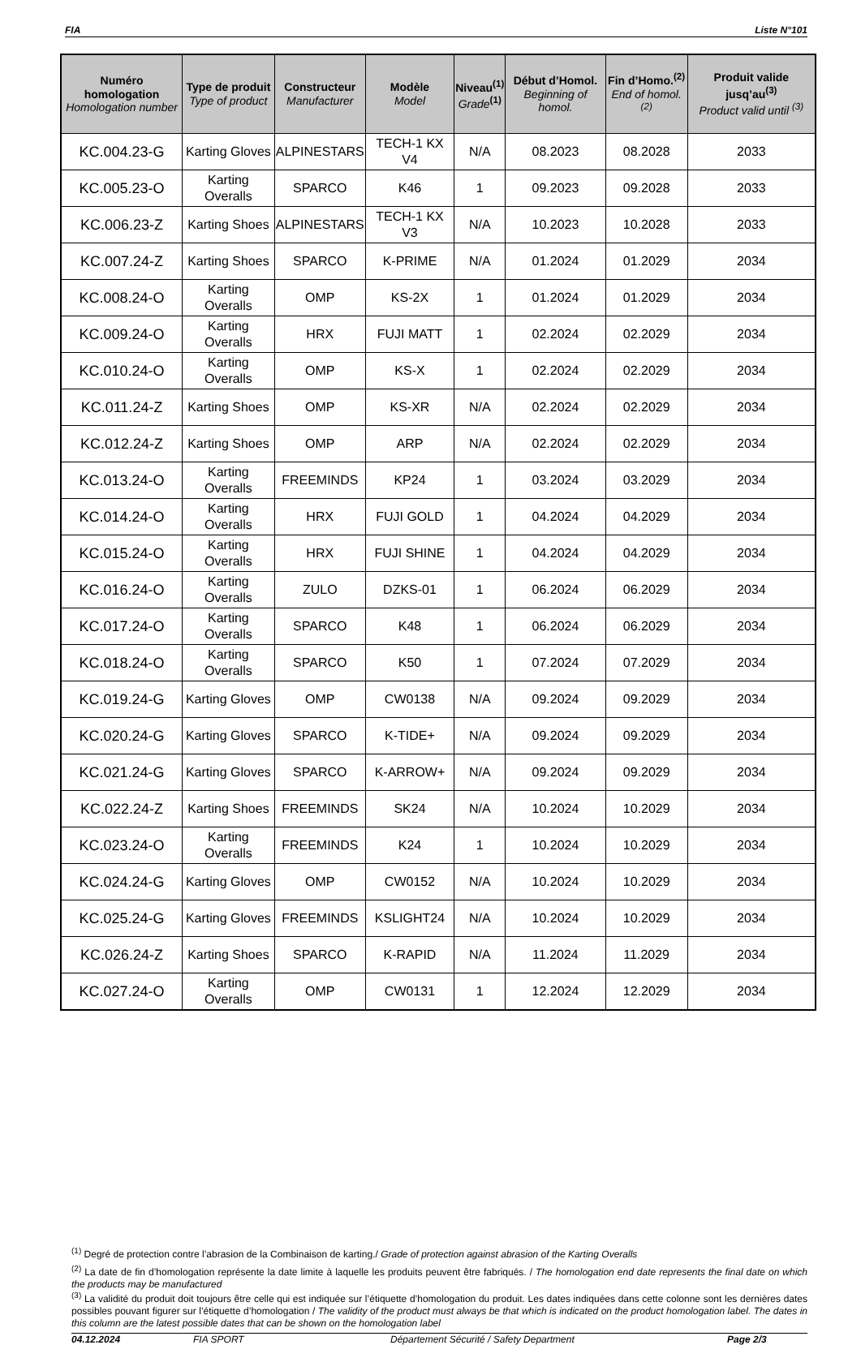FIA Liste N°101
| Numéro homologation Homologation number | Type de produit Type of product | Constructeur Manufacturer | Modèle Model | Niveau<sup>(1)</sup> Grade<sup>(1)</sup> | Début d’Homol. Beginning of homol. | Fin d’Homo.<sup>(2)</sup> End of homol.<sup>(2)</sup> | Produit valide jusq’au<sup>(3)</sup> Product valid until <sup>(3)</sup> |
| --- | --- | --- | --- | --- | --- | --- | --- |
| KC.004.23-G | Karting Gloves | ALPINESTARS | TECH-1 KX V4 | N/A | 08.2023 | 08.2028 | 2033 |
| KC.005.23-O | Karting Overalls | SPARCO | K46 | 1 | 09.2023 | 09.2028 | 2033 |
| KC.006.23-Z | Karting Shoes | ALPINESTARS | TECH-1 KX V3 | N/A | 10.2023 | 10.2028 | 2033 |
| KC.007.24-Z | Karting Shoes | SPARCO | K-PRIME | N/A | 01.2024 | 01.2029 | 2034 |
| KC.008.24-O | Karting Overalls | OMP | KS-2X | 1 | 01.2024 | 01.2029 | 2034 |
| KC.009.24-O | Karting Overalls | HRX | FUJI MATT | 1 | 02.2024 | 02.2029 | 2034 |
| KC.010.24-O | Karting Overalls | OMP | KS-X | 1 | 02.2024 | 02.2029 | 2034 |
| KC.011.24-Z | Karting Shoes | OMP | KS-XR | N/A | 02.2024 | 02.2029 | 2034 |
| KC.012.24-Z | Karting Shoes | OMP | ARP | N/A | 02.2024 | 02.2029 | 2034 |
| KC.013.24-O | Karting Overalls | FREEMINDS | KP24 | 1 | 03.2024 | 03.2029 | 2034 |
| KC.014.24-O | Karting Overalls | HRX | FUJI GOLD | 1 | 04.2024 | 04.2029 | 2034 |
| KC.015.24-O | Karting Overalls | HRX | FUJI SHINE | 1 | 04.2024 | 04.2029 | 2034 |
| KC.016.24-O | Karting Overalls | ZULO | DZKS-01 | 1 | 06.2024 | 06.2029 | 2034 |
| KC.017.24-O | Karting Overalls | SPARCO | K48 | 1 | 06.2024 | 06.2029 | 2034 |
| KC.018.24-O | Karting Overalls | SPARCO | K50 | 1 | 07.2024 | 07.2029 | 2034 |
| KC.019.24-G | Karting Gloves | OMP | CW0138 | N/A | 09.2024 | 09.2029 | 2034 |
| KC.020.24-G | Karting Gloves | SPARCO | K-TIDE+ | N/A | 09.2024 | 09.2029 | 2034 |
| KC.021.24-G | Karting Gloves | SPARCO | K-ARROW+ | N/A | 09.2024 | 09.2029 | 2034 |
| KC.022.24-Z | Karting Shoes | FREEMINDS | SK24 | N/A | 10.2024 | 10.2029 | 2034 |
| KC.023.24-O | Karting Overalls | FREEMINDS | K24 | 1 | 10.2024 | 10.2029 | 2034 |
| KC.024.24-G | Karting Gloves | OMP | CW0152 | N/A | 10.2024 | 10.2029 | 2034 |
| KC.025.24-G | Karting Gloves | FREEMINDS | KSLIGHT24 | N/A | 10.2024 | 10.2029 | 2034 |
| KC.026.24-Z | Karting Shoes | SPARCO | K-RAPID | N/A | 11.2024 | 11.2029 | 2034 |
| KC.027.24-O | Karting Overalls | OMP | CW0131 | 1 | 12.2024 | 12.2029 | 2034 |
<sup>(1)</sup> Degré de protection contre l’abrasion de la Combinaison de karting./ Grade of protection against abrasion of the Karting Overalls
<sup>(2)</sup> La date de fin d’homologation représente la date limite à laquelle les produits peuvent être fabriqués. / The homologation end date represents the final date on which the products may be manufactured
<sup>(3)</sup> La validité du produit doit toujours être celle qui est indiquée sur l’étiquette d’homologation du produit. Les dates indiquées dans cette colonne sont les dernières dates possibles pouvant figurer sur l’étiquette d’homologation / The validity of the product must always be that which is indicated on the product homologation label. The dates in this column are the latest possible dates that can be shown on the homologation label
04.12.2024 FIA SPORT Département Sécurité / Safety Department Page 2/3